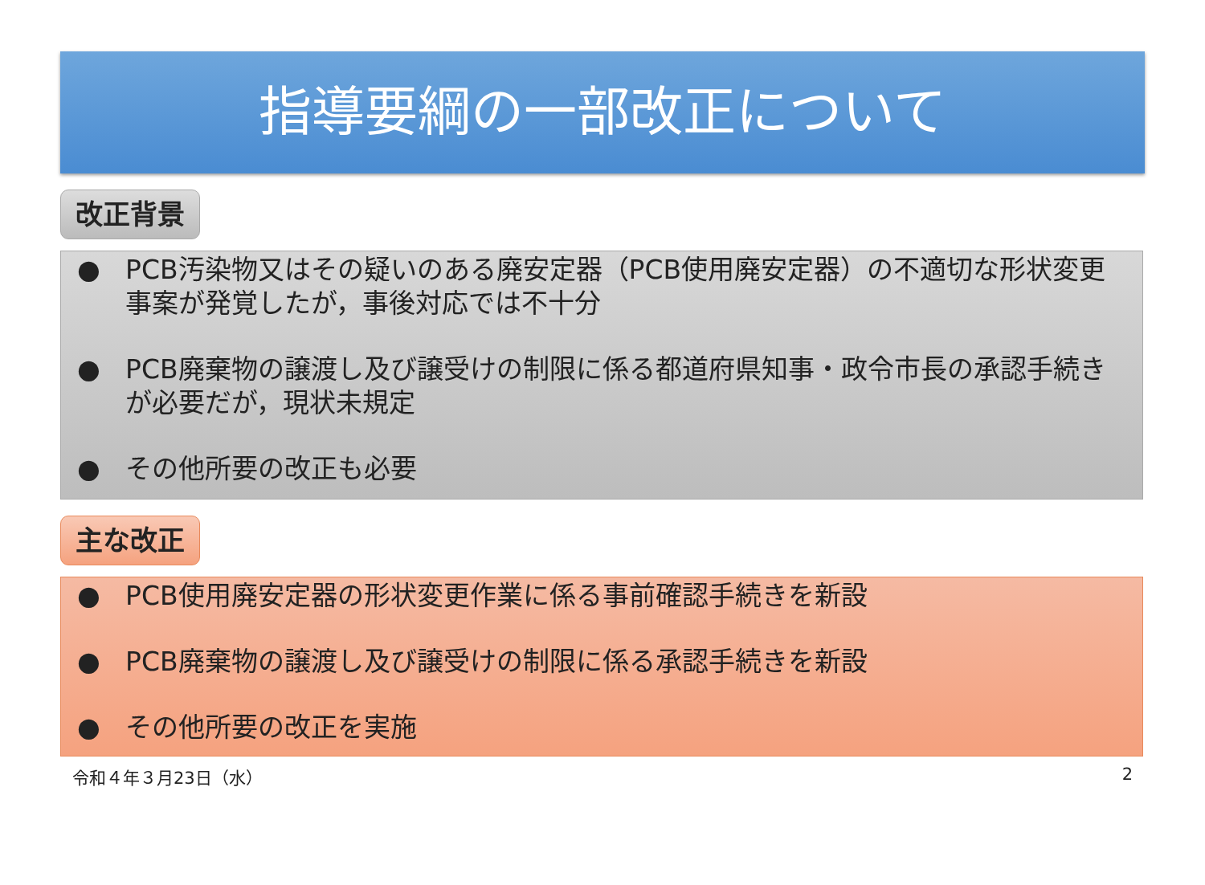指導要綱の一部改正について
改正背景
● PCB汚染物又はその疑いのある廃安定器（PCB使用廃安定器）の不適切な形状変更事案が発覚したが，事後対応では不十分
● PCB廃棄物の譲渡し及び譲受けの制限に係る都道府県知事・政令市長の承認手続きが必要だが，現状未規定
● その他所要の改正も必要
主な改正
● PCB使用廃安定器の形状変更作業に係る事前確認手続きを新設
● PCB廃棄物の譲渡し及び譲受けの制限に係る承認手続きを新設
● その他所要の改正を実施
令和４年３月23日（水） 2